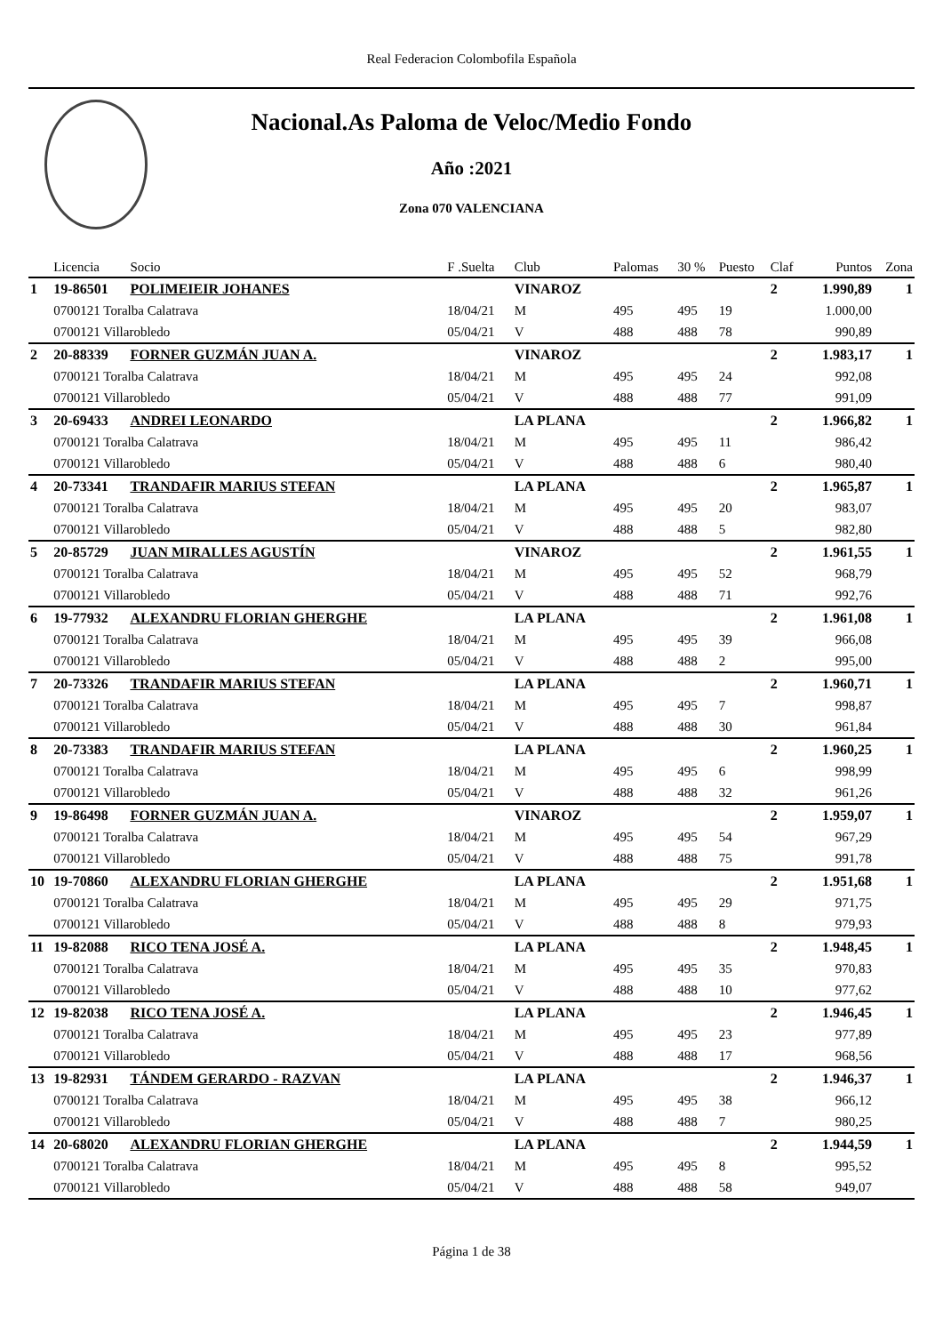Real Federacion Colombofila Española
Nacional.As Paloma de Veloc/Medio Fondo
Año :2021
Zona 070 VALENCIANA
| | Licencia | Socio | F .Suelta | Club | Palomas | 30 % | Puesto | Claf | Puntos | Zona |
| --- | --- | --- | --- | --- | --- | --- | --- | --- | --- | --- |
| 1 | 19-86501 | POLIMEIEIR JOHANES | | VINAROZ | | | | 2 | 1.990,89 | 1 |
| | 0700121 Toralba Calatrava | | 18/04/21 | M | 495 | 495 | 19 | | 1.000,00 | |
| | 0700121 Villarobledo | | 05/04/21 | V | 488 | 488 | 78 | | 990,89 | |
| 2 | 20-88339 | FORNER GUZMÁN JUAN A. | | VINAROZ | | | | 2 | 1.983,17 | 1 |
| | 0700121 Toralba Calatrava | | 18/04/21 | M | 495 | 495 | 24 | | 992,08 | |
| | 0700121 Villarobledo | | 05/04/21 | V | 488 | 488 | 77 | | 991,09 | |
| 3 | 20-69433 | ANDREI LEONARDO | | LA PLANA | | | | 2 | 1.966,82 | 1 |
| | 0700121 Toralba Calatrava | | 18/04/21 | M | 495 | 495 | 11 | | 986,42 | |
| | 0700121 Villarobledo | | 05/04/21 | V | 488 | 488 | 6 | | 980,40 | |
| 4 | 20-73341 | TRANDAFIR MARIUS STEFAN | | LA PLANA | | | | 2 | 1.965,87 | 1 |
| | 0700121 Toralba Calatrava | | 18/04/21 | M | 495 | 495 | 20 | | 983,07 | |
| | 0700121 Villarobledo | | 05/04/21 | V | 488 | 488 | 5 | | 982,80 | |
| 5 | 20-85729 | JUAN MIRALLES AGUSTÍN | | VINAROZ | | | | 2 | 1.961,55 | 1 |
| | 0700121 Toralba Calatrava | | 18/04/21 | M | 495 | 495 | 52 | | 968,79 | |
| | 0700121 Villarobledo | | 05/04/21 | V | 488 | 488 | 71 | | 992,76 | |
| 6 | 19-77932 | ALEXANDRU FLORIAN GHERGHE | | LA PLANA | | | | 2 | 1.961,08 | 1 |
| | 0700121 Toralba Calatrava | | 18/04/21 | M | 495 | 495 | 39 | | 966,08 | |
| | 0700121 Villarobledo | | 05/04/21 | V | 488 | 488 | 2 | | 995,00 | |
| 7 | 20-73326 | TRANDAFIR MARIUS STEFAN | | LA PLANA | | | | 2 | 1.960,71 | 1 |
| | 0700121 Toralba Calatrava | | 18/04/21 | M | 495 | 495 | 7 | | 998,87 | |
| | 0700121 Villarobledo | | 05/04/21 | V | 488 | 488 | 30 | | 961,84 | |
| 8 | 20-73383 | TRANDAFIR MARIUS STEFAN | | LA PLANA | | | | 2 | 1.960,25 | 1 |
| | 0700121 Toralba Calatrava | | 18/04/21 | M | 495 | 495 | 6 | | 998,99 | |
| | 0700121 Villarobledo | | 05/04/21 | V | 488 | 488 | 32 | | 961,26 | |
| 9 | 19-86498 | FORNER GUZMÁN JUAN A. | | VINAROZ | | | | 2 | 1.959,07 | 1 |
| | 0700121 Toralba Calatrava | | 18/04/21 | M | 495 | 495 | 54 | | 967,29 | |
| | 0700121 Villarobledo | | 05/04/21 | V | 488 | 488 | 75 | | 991,78 | |
| 10 | 19-70860 | ALEXANDRU FLORIAN GHERGHE | | LA PLANA | | | | 2 | 1.951,68 | 1 |
| | 0700121 Toralba Calatrava | | 18/04/21 | M | 495 | 495 | 29 | | 971,75 | |
| | 0700121 Villarobledo | | 05/04/21 | V | 488 | 488 | 8 | | 979,93 | |
| 11 | 19-82088 | RICO TENA JOSÉ A. | | LA PLANA | | | | 2 | 1.948,45 | 1 |
| | 0700121 Toralba Calatrava | | 18/04/21 | M | 495 | 495 | 35 | | 970,83 | |
| | 0700121 Villarobledo | | 05/04/21 | V | 488 | 488 | 10 | | 977,62 | |
| 12 | 19-82038 | RICO TENA JOSÉ A. | | LA PLANA | | | | 2 | 1.946,45 | 1 |
| | 0700121 Toralba Calatrava | | 18/04/21 | M | 495 | 495 | 23 | | 977,89 | |
| | 0700121 Villarobledo | | 05/04/21 | V | 488 | 488 | 17 | | 968,56 | |
| 13 | 19-82931 | TÁNDEM GERARDO - RAZVAN | | LA PLANA | | | | 2 | 1.946,37 | 1 |
| | 0700121 Toralba Calatrava | | 18/04/21 | M | 495 | 495 | 38 | | 966,12 | |
| | 0700121 Villarobledo | | 05/04/21 | V | 488 | 488 | 7 | | 980,25 | |
| 14 | 20-68020 | ALEXANDRU FLORIAN GHERGHE | | LA PLANA | | | | 2 | 1.944,59 | 1 |
| | 0700121 Toralba Calatrava | | 18/04/21 | M | 495 | 495 | 8 | | 995,52 | |
| | 0700121 Villarobledo | | 05/04/21 | V | 488 | 488 | 58 | | 949,07 | |
Página 1 de 38